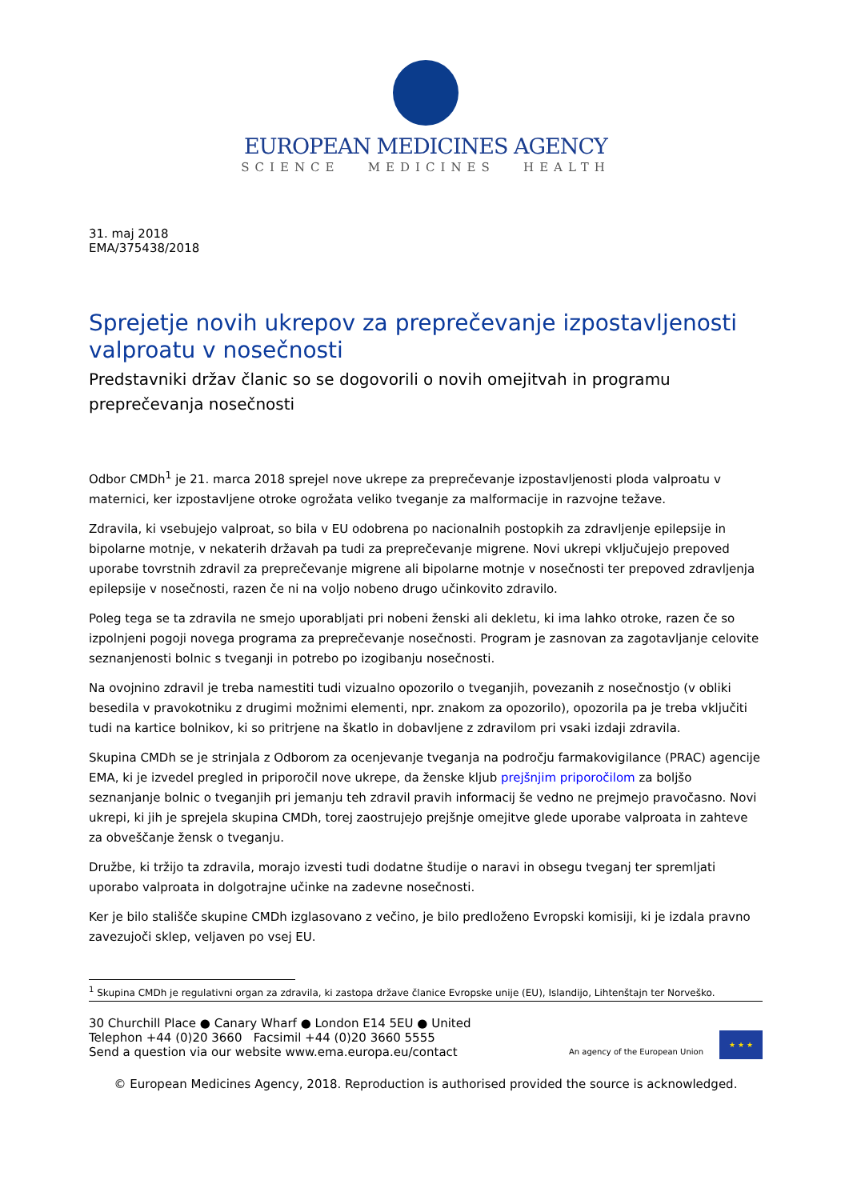EUROPEAN MEDICINES AGENCY
SCIENCE MEDICINES HEALTH
31. maj 2018
EMA/375438/2018
Sprejetje novih ukrepov za preprečevanje izpostavljenosti valproatu v nosečnosti
Predstavniki držav članic so se dogovorili o novih omejitvah in programu preprečevanja nosečnosti
Odbor CMDh<sup>1</sup> je 21. marca 2018 sprejel nove ukrepe za preprečevanje izpostavljenosti ploda valproatu v maternici, ker izpostavljene otroke ogrožata veliko tveganje za malformacije in razvojne težave.
Zdravila, ki vsebujejo valproat, so bila v EU odobrena po nacionalnih postopkih za zdravljenje epilepsije in bipolarne motnje, v nekaterih državah pa tudi za preprečevanje migrene. Novi ukrepi vključujejo prepoved uporabe tovrstnih zdravil za preprečevanje migrene ali bipolarne motnje v nosečnosti ter prepoved zdravljenja epilepsije v nosečnosti, razen če ni na voljo nobeno drugo učinkovito zdravilo.
Poleg tega se ta zdravila ne smejo uporabljati pri nobeni ženski ali dekletu, ki ima lahko otroke, razen če so izpolnjeni pogoji novega programa za preprečevanje nosečnosti. Program je zasnovan za zagotavljanje celovite seznanjenosti bolnic s tveganji in potrebo po izogibanju nosečnosti.
Na ovojnino zdravil je treba namestiti tudi vizualno opozorilo o tveganjih, povezanih z nosečnostjo (v obliki besedila v pravokotniku z drugimi možnimi elementi, npr. znakom za opozorilo), opozorila pa je treba vključiti tudi na kartice bolnikov, ki so pritrjene na škatlo in dobavljene z zdravilom pri vsaki izdaji zdravila.
Skupina CMDh se je strinjala z Odborom za ocenjevanje tveganja na področju farmakovigilance (PRAC) agencije EMA, ki je izvedel pregled in priporočil nove ukrepe, da ženske kljub prejšnjim priporočilom za boljšo seznanjanje bolnic o tveganjih pri jemanju teh zdravil pravih informacij še vedno ne prejmejo pravočasno. Novi ukrepi, ki jih je sprejela skupina CMDh, torej zaostrujejo prejšnje omejitve glede uporabe valproata in zahteve za obveščanje žensk o tveganju.
Družbe, ki tržijo ta zdravila, morajo izvesti tudi dodatne študije o naravi in obsegu tveganj ter spremljati uporabo valproata in dolgotrajne učinke na zadevne nosečnosti.
Ker je bilo stališče skupine CMDh izglasovano z večino, je bilo predloženo Evropski komisiji, ki je izdala pravno zavezujoči sklep, veljaven po vsej EU.
<sup>1</sup> Skupina CMDh je regulativni organ za zdravila, ki zastopa države članice Evropske unije (EU), Islandijo, Lihtenštajn ter Norveško.
30 Churchill Place ● Canary Wharf ● London E14 5EU ● United
Telephon +44 (0)20 3660 Facsimil +44 (0)20 3660 5555
Send a question via our website www.ema.europa.eu/contact
An agency of the European Union
★ ★ ★
© European Medicines Agency, 2018. Reproduction is authorised provided the source is acknowledged.